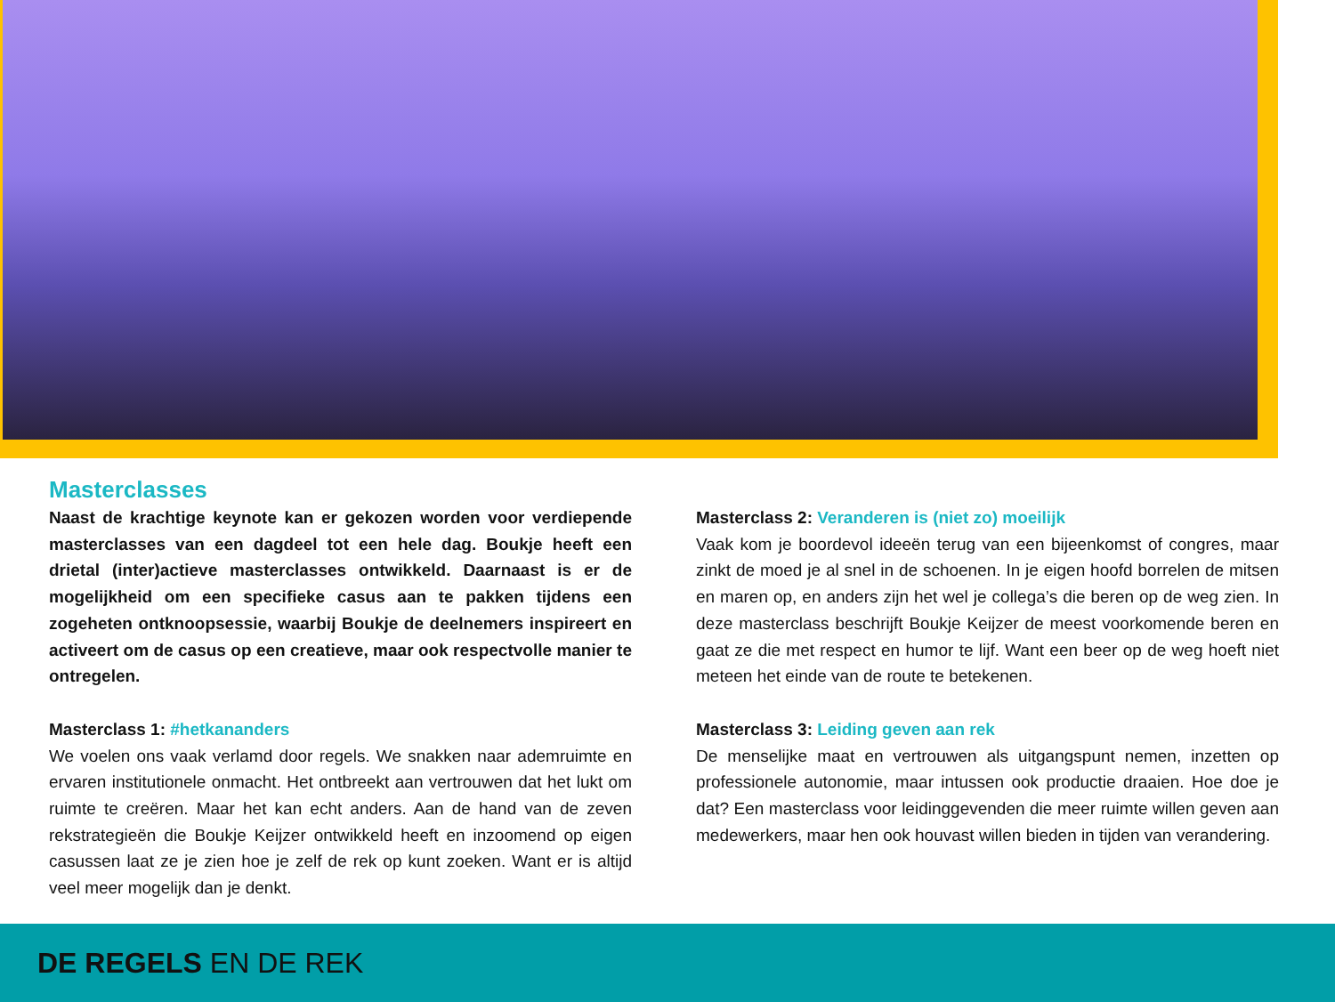Masterclasses
Naast de krachtige keynote kan er gekozen worden voor verdiepende masterclasses van een dagdeel tot een hele dag. Boukje heeft een drietal (inter)actieve masterclasses ontwikkeld. Daarnaast is er de mogelijkheid om een specifieke casus aan te pakken tijdens een zogeheten ontknoopsessie, waarbij Boukje de deelnemers inspireert en activeert om de casus op een creatieve, maar ook respectvolle manier te ontregelen.
Masterclass 1: #hetkananders
We voelen ons vaak verlamd door regels. We snakken naar ademruimte en ervaren institutionele onmacht. Het ontbreekt aan vertrouwen dat het lukt om ruimte te creëren. Maar het kan echt anders. Aan de hand van de zeven rekstrategieën die Boukje Keijzer ontwikkeld heeft en inzoomend op eigen casussen laat ze je zien hoe je zelf de rek op kunt zoeken. Want er is altijd veel meer mogelijk dan je denkt.
Masterclass 2: Veranderen is (niet zo) moeilijk
Vaak kom je boordevol ideeën terug van een bijeenkomst of congres, maar zinkt de moed je al snel in de schoenen. In je eigen hoofd borrelen de mitsen en maren op, en anders zijn het wel je collega’s die beren op de weg zien. In deze masterclass beschrijft Boukje Keijzer de meest voorkomende beren en gaat ze die met respect en humor te lijf. Want een beer op de weg hoeft niet meteen het einde van de route te betekenen.
Masterclass 3: Leiding geven aan rek
De menselijke maat en vertrouwen als uitgangspunt nemen, inzetten op professionele autonomie, maar intussen ook productie draaien. Hoe doe je dat? Een masterclass voor leidinggevenden die meer ruimte willen geven aan medewerkers, maar hen ook houvast willen bieden in tijden van verandering.
DE REGELS EN DE REK